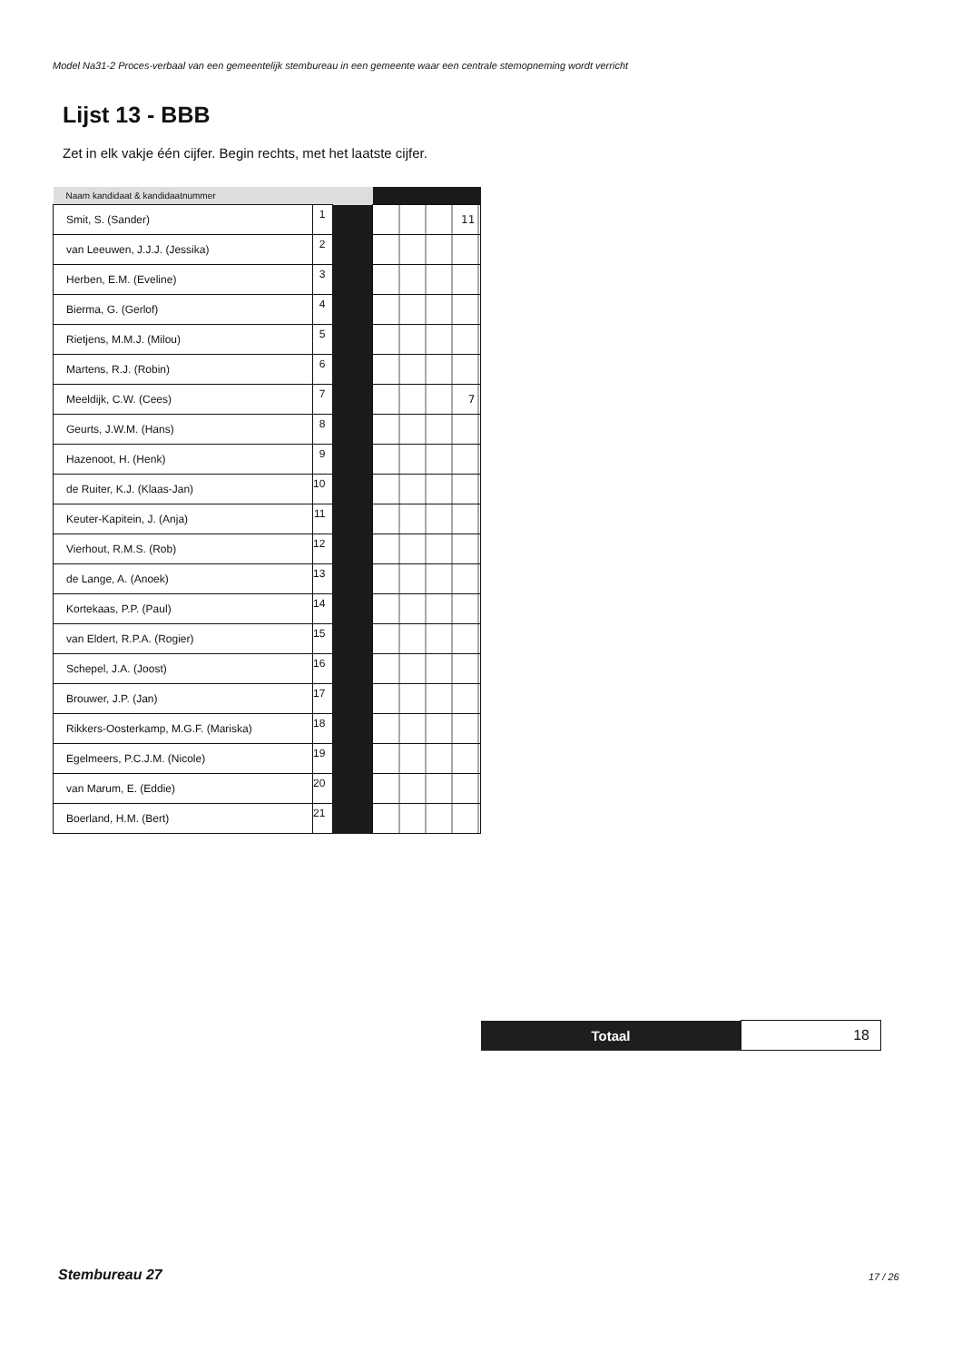Model Na31-2 Proces-verbaal van een gemeentelijk stembureau in een gemeente waar een centrale stemopneming wordt verricht
Lijst 13 - BBB
Zet in elk vakje één cijfer. Begin rechts, met het laatste cijfer.
| Naam kandidaat & kandidaatnummer | | | |
| --- | --- | --- | --- |
| Smit, S. (Sander) | 1 | | 11 |
| van Leeuwen, J.J.J. (Jessika) | 2 | | |
| Herben, E.M. (Eveline) | 3 | | |
| Bierma, G. (Gerlof) | 4 | | |
| Rietjens, M.M.J. (Milou) | 5 | | |
| Martens, R.J. (Robin) | 6 | | |
| Meeldijk, C.W. (Cees) | 7 | | 7 |
| Geurts, J.W.M. (Hans) | 8 | | |
| Hazenoot, H. (Henk) | 9 | | |
| de Ruiter, K.J. (Klaas-Jan) | 10 | | |
| Keuter-Kapitein, J. (Anja) | 11 | | |
| Vierhout, R.M.S. (Rob) | 12 | | |
| de Lange, A. (Anoek) | 13 | | |
| Kortekaas, P.P. (Paul) | 14 | | |
| van Eldert, R.P.A. (Rogier) | 15 | | |
| Schepel, J.A. (Joost) | 16 | | |
| Brouwer, J.P. (Jan) | 17 | | |
| Rikkers-Oosterkamp, M.G.F. (Mariska) | 18 | | |
| Egelmeers, P.C.J.M. (Nicole) | 19 | | |
| van Marum, E. (Eddie) | 20 | | |
| Boerland, H.M. (Bert) | 21 | | |
| Totaal | 18 |
Stembureau 27 17 / 26